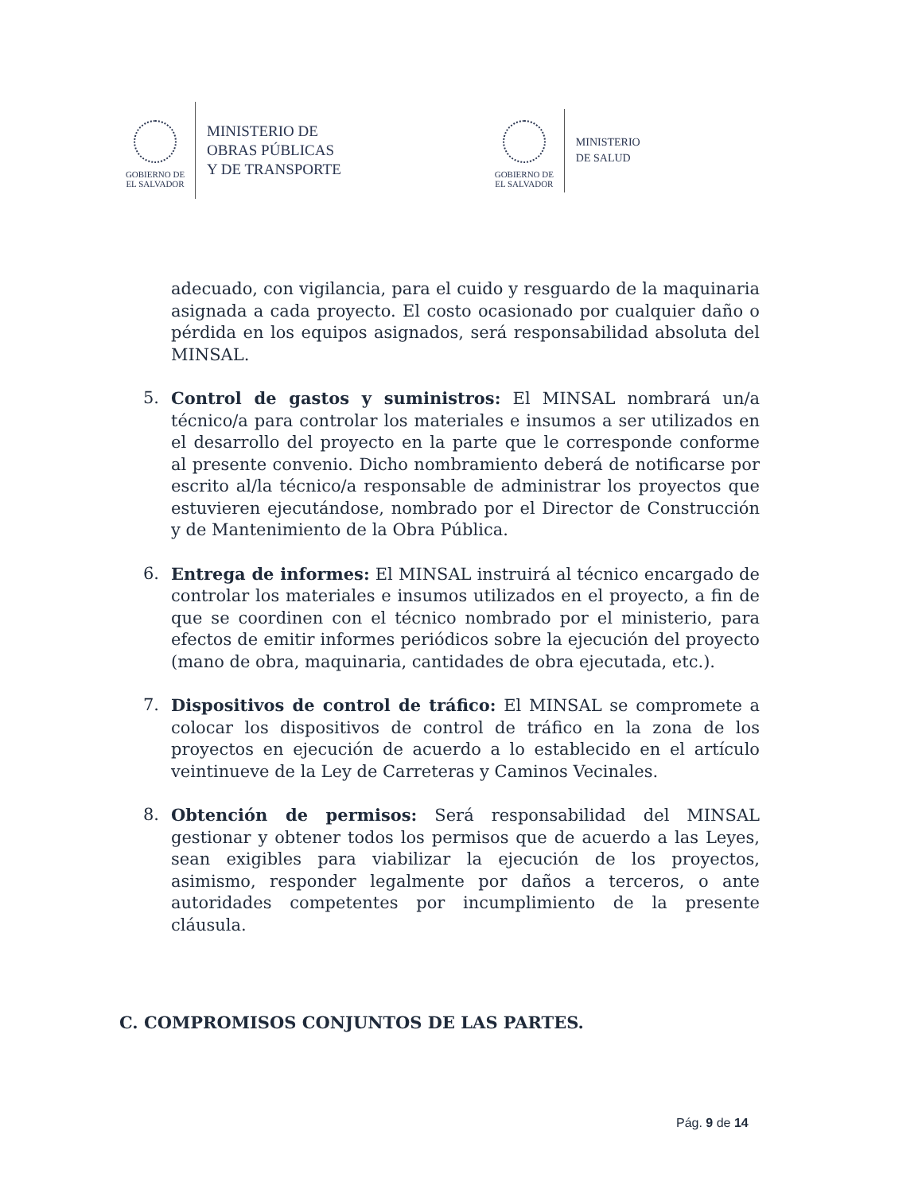GOBIERNO DE
EL SALVADOR
MINISTERIO DE
OBRAS PÚBLICAS
Y DE TRANSPORTE
GOBIERNO DE
EL SALVADOR
MINISTERIO
DE SALUD
adecuado, con vigilancia, para el cuido y resguardo de la maquinaria asignada a cada proyecto. El costo ocasionado por cualquier daño o pérdida en los equipos asignados, será responsabilidad absoluta del MINSAL.
5. Control de gastos y suministros: El MINSAL nombrará un/a técnico/a para controlar los materiales e insumos a ser utilizados en el desarrollo del proyecto en la parte que le corresponde conforme al presente convenio. Dicho nombramiento deberá de notificarse por escrito al/la técnico/a responsable de administrar los proyectos que estuvieren ejecutándose, nombrado por el Director de Construcción y de Mantenimiento de la Obra Pública.
6. Entrega de informes: El MINSAL instruirá al técnico encargado de controlar los materiales e insumos utilizados en el proyecto, a fin de que se coordinen con el técnico nombrado por el ministerio, para efectos de emitir informes periódicos sobre la ejecución del proyecto (mano de obra, maquinaria, cantidades de obra ejecutada, etc.).
7. Dispositivos de control de tráfico: El MINSAL se compromete a colocar los dispositivos de control de tráfico en la zona de los proyectos en ejecución de acuerdo a lo establecido en el artículo veintinueve de la Ley de Carreteras y Caminos Vecinales.
8. Obtención de permisos: Será responsabilidad del MINSAL gestionar y obtener todos los permisos que de acuerdo a las Leyes, sean exigibles para viabilizar la ejecución de los proyectos, asimismo, responder legalmente por daños a terceros, o ante autoridades competentes por incumplimiento de la presente cláusula.
C. COMPROMISOS CONJUNTOS DE LAS PARTES.
Pág. 9 de 14